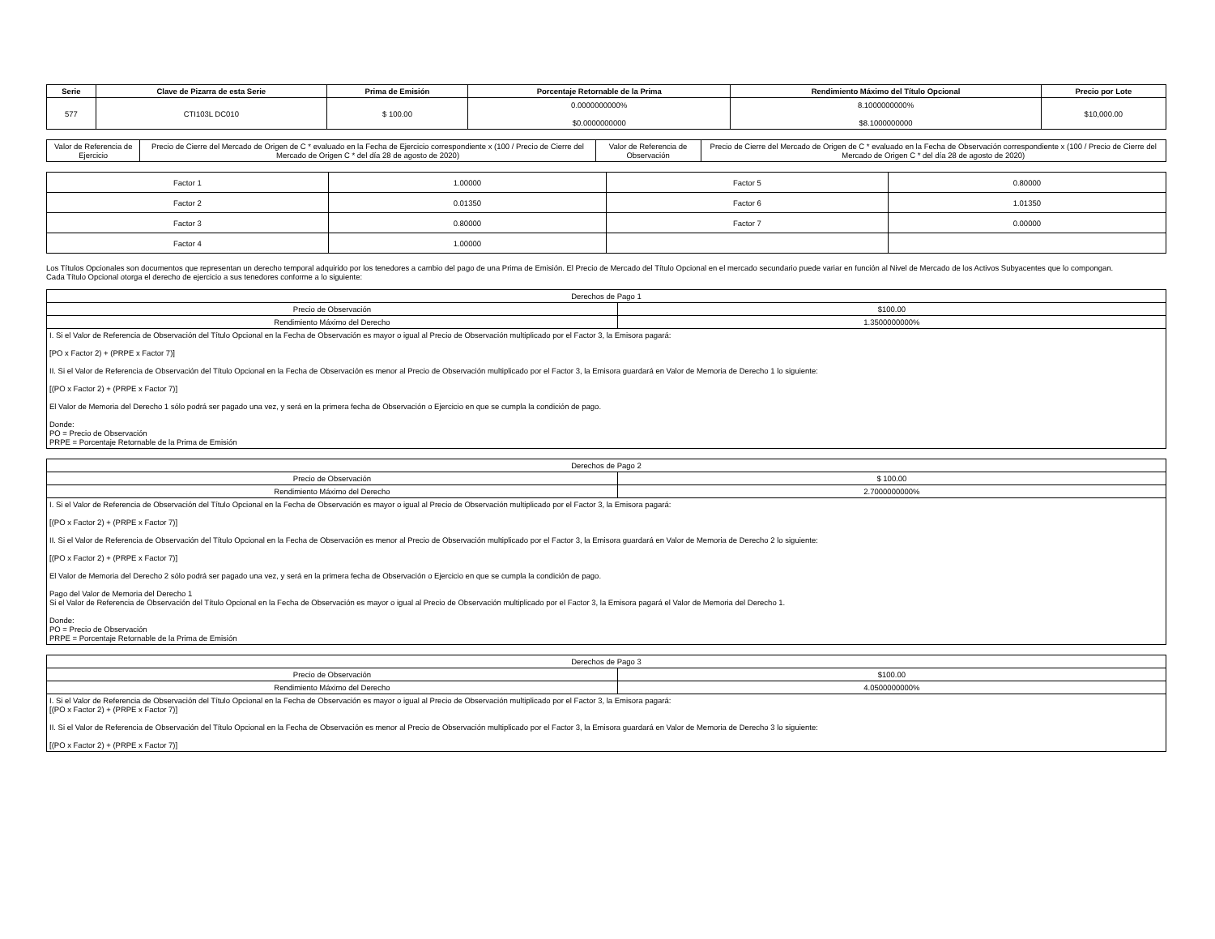| Serie | Clave de Pizarra de esta Serie | Prima de Emisión | Porcentaje Retornable de la Prima | Rendimiento Máximo del Título Opcional | Precio por Lote |
| --- | --- | --- | --- | --- | --- |
| 577 | CTI103L DC010 | $ 100.00 | 0.0000000000% $0.0000000000 | 8.1000000000% $8.1000000000 | $10,000.00 |
| Valor de Referencia de Ejercicio | Precio de Cierre del Mercado de Origen de C * evaluado en la Fecha de Ejercicio correspondiente x (100 / Precio de Cierre del Mercado de Origen C * del día 28 de agosto de 2020) | Valor de Referencia de Observación | Precio de Cierre del Mercado de Origen de C * evaluado en la Fecha de Observación correspondiente x (100 / Precio de Cierre del Mercado de Origen C * del día 28 de agosto de 2020) |
| Factor 1 | 1.00000 | Factor 5 | 0.80000 |
| Factor 2 | 0.01350 | Factor 6 | 1.01350 |
| Factor 3 | 0.80000 | Factor 7 | 0.00000 |
| Factor 4 | 1.00000 | | |
Los Títulos Opcionales son documentos que representan un derecho temporal adquirido por los tenedores a cambio del pago de una Prima de Emisión. El Precio de Mercado del Título Opcional en el mercado secundario puede variar en función al Nivel de Mercado de los Activos Subyacentes que lo compongan.
Cada Título Opcional otorga el derecho de ejercicio a sus tenedores conforme a lo siguiente:
| Derechos de Pago 1 | |
| Precio de Observación | $100.00 |
| Rendimiento Máximo del Derecho | 1.3500000000% |
| I. Si el Valor de Referencia de Observación del Título Opcional en la Fecha de Observación es mayor o igual al Precio de Observación multiplicado por el Factor 3, la Emisora pagará: [PO x Factor 2) + (PRPE x Factor 7)] II. Si el Valor de Referencia de Observación del Título Opcional en la Fecha de Observación es menor al Precio de Observación multiplicado por el Factor 3, la Emisora guardará en Valor de Memoria de Derecho 1 lo siguiente: [(PO x Factor 2) + (PRPE x Factor 7)] El Valor de Memoria del Derecho 1 sólo podrá ser pagado una vez, y será en la primera fecha de Observación o Ejercicio en que se cumpla la condición de pago. Donde: PO = Precio de Observación PRPE = Porcentaje Retornable de la Prima de Emisión | |
| Derechos de Pago 2 | |
| Precio de Observación | $ 100.00 |
| Rendimiento Máximo del Derecho | 2.7000000000% |
| I. Si el Valor de Referencia de Observación del Título Opcional en la Fecha de Observación es mayor o igual al Precio de Observación multiplicado por el Factor 3, la Emisora pagará: [(PO x Factor 2) + (PRPE x Factor 7)] II. Si el Valor de Referencia de Observación del Título Opcional en la Fecha de Observación es menor al Precio de Observación multiplicado por el Factor 3, la Emisora guardará en Valor de Memoria de Derecho 2 lo siguiente: [(PO x Factor 2) + (PRPE x Factor 7)] El Valor de Memoria del Derecho 2 sólo podrá ser pagado una vez, y será en la primera fecha de Observación o Ejercicio en que se cumpla la condición de pago. Pago del Valor de Memoria del Derecho 1 Si el Valor de Referencia de Observación del Título Opcional en la Fecha de Observación es mayor o igual al Precio de Observación multiplicado por el Factor 3, la Emisora pagará el Valor de Memoria del Derecho 1. Donde: PO = Precio de Observación PRPE = Porcentaje Retornable de la Prima de Emisión | |
| Derechos de Pago 3 | |
| Precio de Observación | $100.00 |
| Rendimiento Máximo del Derecho | 4.0500000000% |
| I. Si el Valor de Referencia de Observación del Título Opcional en la Fecha de Observación es mayor o igual al Precio de Observación multiplicado por el Factor 3, la Emisora pagará: [(PO x Factor 2) + (PRPE x Factor 7)] II. Si el Valor de Referencia de Observación del Título Opcional en la Fecha de Observación es menor al Precio de Observación multiplicado por el Factor 3, la Emisora guardará en Valor de Memoria de Derecho 3 lo siguiente: [(PO x Factor 2) + (PRPE x Factor 7)] | |